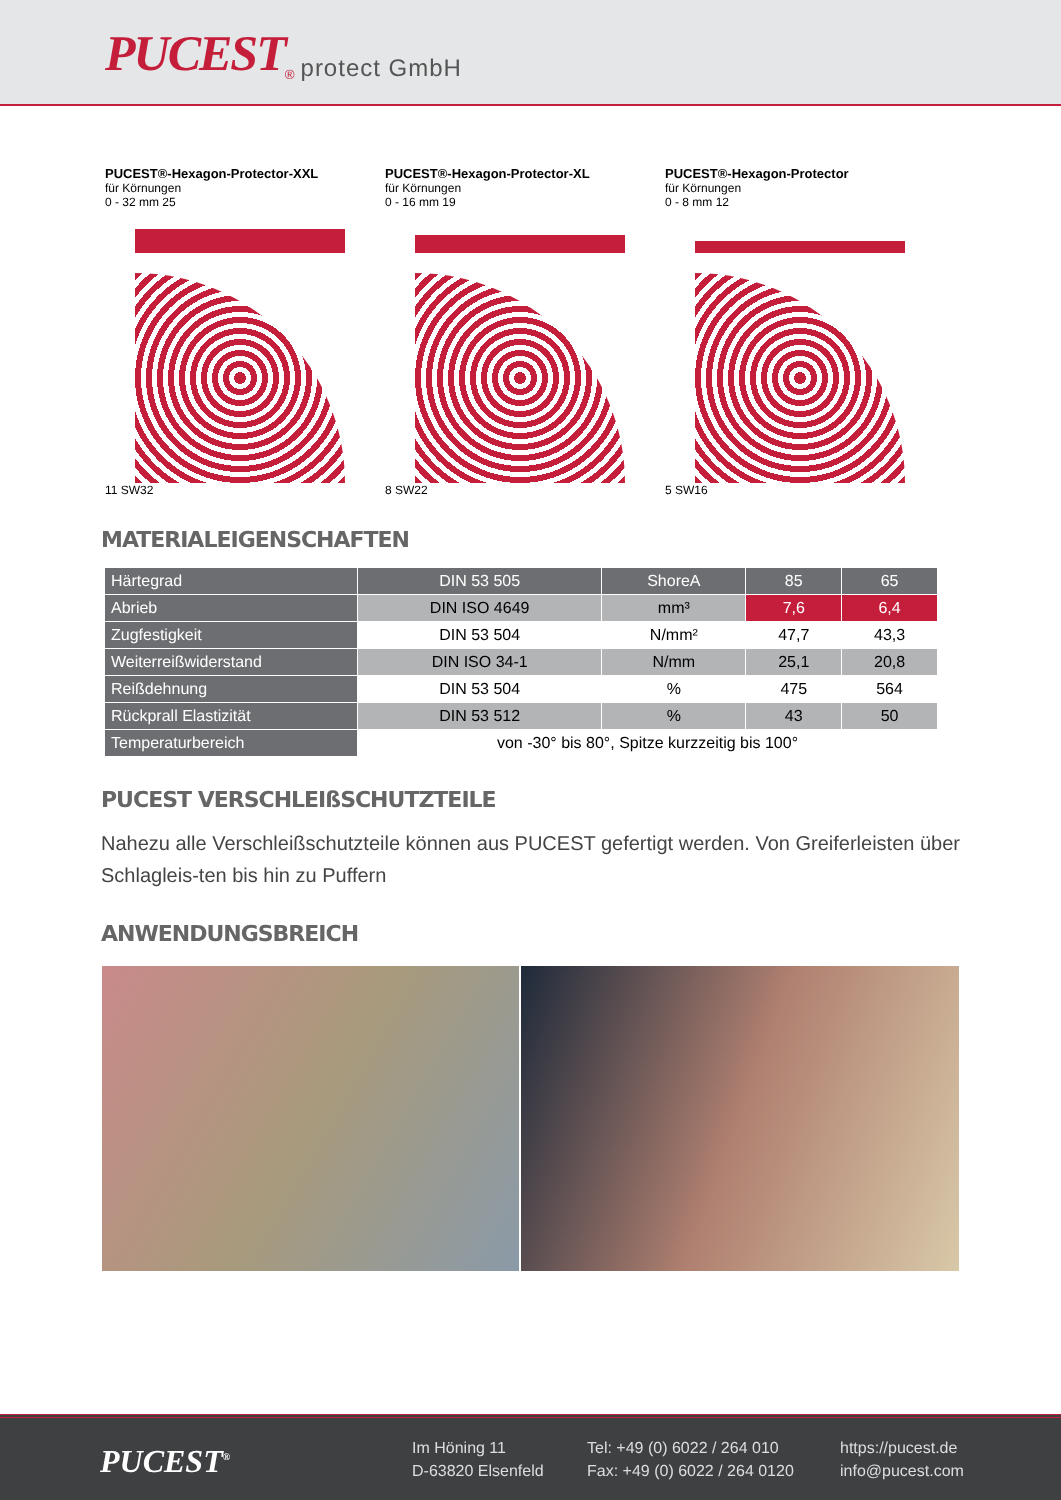PUCEST<sup>®</sup> protect GmbH
PUCEST®-Hexagon-Protector-XXL
für Körnungen
0 - 32 mm 25
11 SW32
PUCEST®-Hexagon-Protector-XL
für Körnungen
0 - 16 mm 19
8 SW22
PUCEST®-Hexagon-Protector
für Körnungen
0 - 8 mm 12
5 SW16
MATERIALEIGENSCHAFTEN
| Härtegrad | DIN 53 505 | ShoreA | 85 | 65 |
| Abrieb | DIN ISO 4649 | mm³ | 7,6 | 6,4 |
| Zugfestigkeit | DIN 53 504 | N/mm² | 47,7 | 43,3 |
| Weiterreißwiderstand | DIN ISO 34-1 | N/mm | 25,1 | 20,8 |
| Reißdehnung | DIN 53 504 | % | 475 | 564 |
| Rückprall Elastizität | DIN 53 512 | % | 43 | 50 |
| Temperaturbereich | von -30° bis 80°, Spitze kurzzeitig bis 100° | | | |
PUCEST VERSCHLEIßSCHUTZTEILE
Nahezu alle Verschleißschutzteile können aus PUCEST gefertigt werden. Von Greiferleisten über Schlagleis-ten bis hin zu Puffern
ANWENDUNGSBREICH
PUCEST<sup>®</sup>
Im Höning 11
D-63820 Elsenfeld
Tel: +49 (0) 6022 / 264 010
Fax: +49 (0) 6022 / 264 0120
https://pucest.de
info@pucest.com